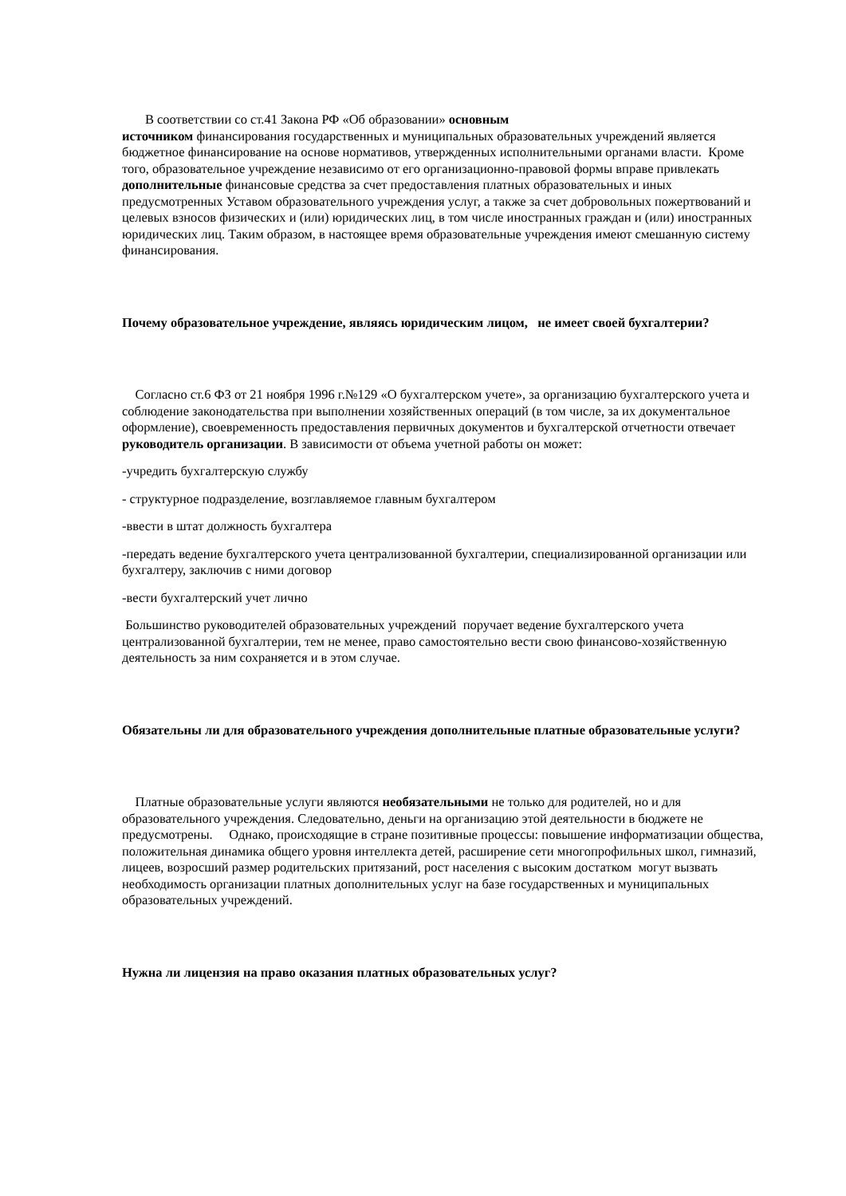В соответствии со ст.41 Закона РФ «Об образовании» основным
источником финансирования государственных и муниципальных образовательных учреждений является бюджетное финансирование на основе нормативов, утвержденных исполнительными органами власти. Кроме того, образовательное учреждение независимо от его организационно-правовой формы вправе привлекать дополнительные финансовые средства за счет предоставления платных образовательных и иных предусмотренных Уставом образовательного учреждения услуг, а также за счет добровольных пожертвований и целевых взносов физических и (или) юридических лиц, в том числе иностранных граждан и (или) иностранных юридических лиц. Таким образом, в настоящее время образовательные учреждения имеют смешанную систему финансирования.
Почему образовательное учреждение, являясь юридическим лицом, не имеет своей бухгалтерии?
Согласно ст.6 ФЗ от 21 ноября 1996 г.№129 «О бухгалтерском учете», за организацию бухгалтерского учета и соблюдение законодательства при выполнении хозяйственных операций (в том числе, за их документальное оформление), своевременность предоставления первичных документов и бухгалтерской отчетности отвечает руководитель организации. В зависимости от объема учетной работы он может:
-учредить бухгалтерскую службу
- структурное подразделение, возглавляемое главным бухгалтером
-ввести в штат должность бухгалтера
-передать ведение бухгалтерского учета централизованной бухгалтерии, специализированной организации или бухгалтеру, заключив с ними договор
-вести бухгалтерский учет лично
Большинство руководителей образовательных учреждений поручает ведение бухгалтерского учета централизованной бухгалтерии, тем не менее, право самостоятельно вести свою финансово-хозяйственную деятельность за ним сохраняется и в этом случае.
Обязательны ли для образовательного учреждения дополнительные платные образовательные услуги?
Платные образовательные услуги являются необязательными не только для родителей, но и для образовательного учреждения. Следовательно, деньги на организацию этой деятельности в бюджете не предусмотрены. Однако, происходящие в стране позитивные процессы: повышение информатизации общества, положительная динамика общего уровня интеллекта детей, расширение сети многопрофильных школ, гимназий, лицеев, возросший размер родительских притязаний, рост населения с высоким достатком могут вызвать необходимость организации платных дополнительных услуг на базе государственных и муниципальных образовательных учреждений.
Нужна ли лицензия на право оказания платных образовательных услуг?